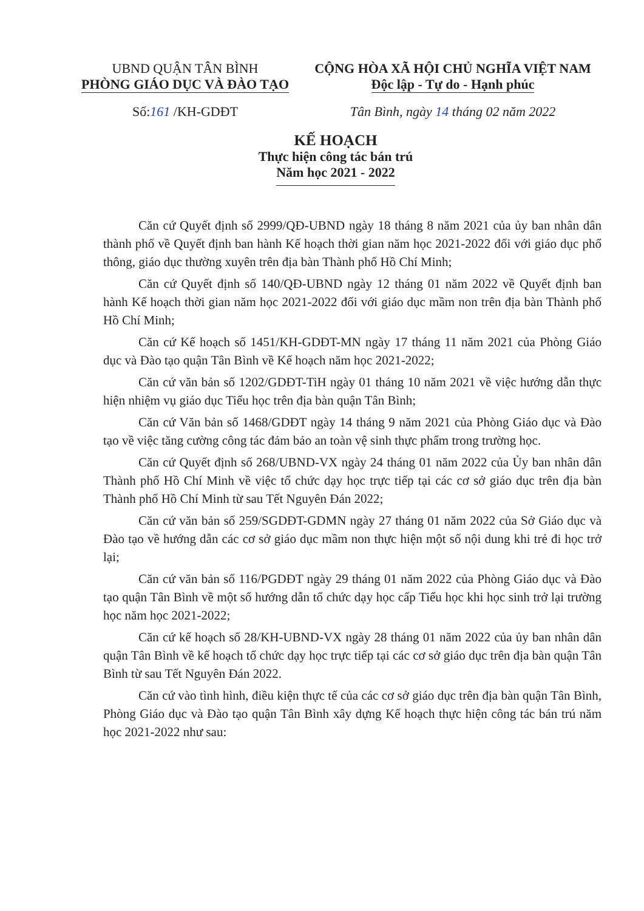UBND QUẬN TÂN BÌNH
PHÒNG GIÁO DỤC VÀ ĐÀO TẠO
Số:161 /KH-GDĐT
CỘNG HÒA XÃ HỘI CHỦ NGHĨA VIỆT NAM
Độc lập - Tự do - Hạnh phúc
Tân Bình, ngày 14 tháng 02 năm 2022
KẾ HOẠCH
Thực hiện công tác bán trú
Năm học 2021 - 2022
Căn cứ Quyết định số 2999/QĐ-UBND ngày 18 tháng 8 năm 2021 của ủy ban nhân dân thành phố về Quyết định ban hành Kế hoạch thời gian năm học 2021-2022 đối với giáo dục phổ thông, giáo dục thường xuyên trên địa bàn Thành phố Hồ Chí Minh;
Căn cứ Quyết định số 140/QĐ-UBND ngày 12 tháng 01 năm 2022 về Quyết định ban hành Kế hoạch thời gian năm học 2021-2022 đối với giáo dục mầm non trên địa bàn Thành phố Hồ Chí Minh;
Căn cứ Kế hoạch số 1451/KH-GDĐT-MN ngày 17 tháng 11 năm 2021 của Phòng Giáo dục và Đào tạo quận Tân Bình về Kế hoạch năm học 2021-2022;
Căn cứ văn bản số 1202/GDĐT-TiH ngày 01 tháng 10 năm 2021 về việc hướng dẫn thực hiện nhiệm vụ giáo dục Tiểu học trên địa bàn quận Tân Bình;
Căn cứ Văn bản số 1468/GDĐT ngày 14 tháng 9 năm 2021 của Phòng Giáo dục và Đào tạo về việc tăng cường công tác đảm bảo an toàn vệ sinh thực phẩm trong trường học.
Căn cứ Quyết định số 268/UBND-VX ngày 24 tháng 01 năm 2022 của Ủy ban nhân dân Thành phố Hồ Chí Minh về việc tổ chức dạy học trực tiếp tại các cơ sở giáo dục trên địa bàn Thành phố Hồ Chí Minh từ sau Tết Nguyên Đán 2022;
Căn cứ văn bản số 259/SGDĐT-GDMN ngày 27 tháng 01 năm 2022 của Sở Giáo dục và Đào tạo về hướng dẫn các cơ sở giáo dục mầm non thực hiện một số nội dung khi trẻ đi học trở lại;
Căn cứ văn bản số 116/PGDĐT ngày 29 tháng 01 năm 2022 của Phòng Giáo dục và Đào tạo quận Tân Bình về một số hướng dẫn tổ chức dạy học cấp Tiểu học khi học sinh trở lại trường học năm học 2021-2022;
Căn cứ kế hoạch số 28/KH-UBND-VX ngày 28 tháng 01 năm 2022 của ủy ban nhân dân quận Tân Bình về kế hoạch tổ chức dạy học trực tiếp tại các cơ sở giáo dục trên địa bàn quận Tân Bình từ sau Tết Nguyên Đán 2022.
Căn cứ vào tình hình, điều kiện thực tế của các cơ sở giáo dục trên địa bàn quận Tân Bình, Phòng Giáo dục và Đào tạo quận Tân Bình xây dựng Kế hoạch thực hiện công tác bán trú năm học 2021-2022 như sau: